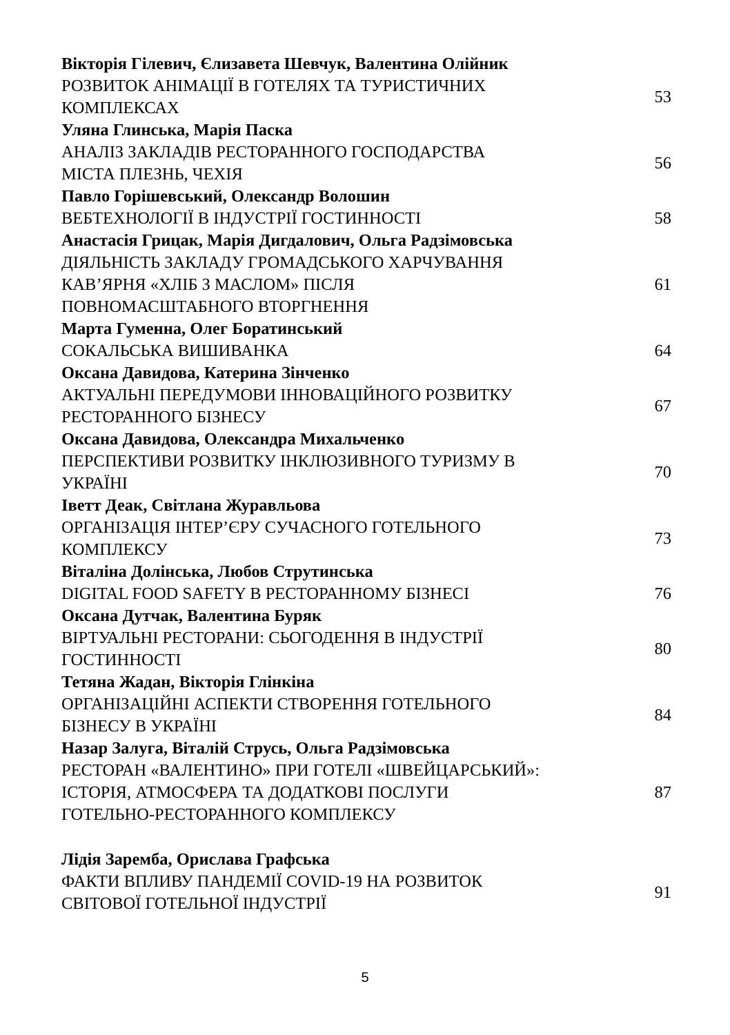Вікторія Гілевич, Єлизавета Шевчук, Валентина Олійник
РОЗВИТОК АНІМАЦІЇ В ГОТЕЛЯХ ТА ТУРИСТИЧНИХ
КОМПЛЕКСАХ
53
Уляна Глинська, Марія Паска
АНАЛІЗ ЗАКЛАДІВ РЕСТОРАННОГО ГОСПОДАРСТВА
МІСТА ПЛЕЗНЬ, ЧЕХІЯ
56
Павло Горішевський, Олександр Волошин
ВЕБТЕХНОЛОГІЇ В ІНДУСТРІЇ ГОСТИННОСТІ 58
Анастасія Грицак, Марія Дигдалович, Ольга Радзімовська
ДІЯЛЬНІСТЬ ЗАКЛАДУ ГРОМАДСЬКОГО ХАРЧУВАННЯ
КАВ’ЯРНЯ «ХЛІБ З МАСЛОМ» ПІСЛЯ
ПОВНОМАСШТАБНОГО ВТОРГНЕННЯ
61
Марта Гуменна, Олег Боратинський
СОКАЛЬСЬКА ВИШИВАНКА 64
Оксана Давидова, Катерина Зінченко
АКТУАЛЬНІ ПЕРЕДУМОВИ ІННОВАЦІЙНОГО РОЗВИТКУ
РЕСТОРАННОГО БІЗНЕСУ
67
Оксана Давидова, Олександра Михальченко
ПЕРСПЕКТИВИ РОЗВИТКУ ІНКЛЮЗИВНОГО ТУРИЗМУ В
УКРАЇНІ
70
Іветт Деак, Світлана Журавльова
ОРГАНІЗАЦІЯ ІНТЕР’ЄРУ СУЧАСНОГО ГОТЕЛЬНОГО
КОМПЛЕКСУ
73
Віталіна Долінська, Любов Струтинська
DIGITAL FOOD SAFETY В РЕСТОРАННОМУ БІЗНЕСІ 76
Оксана Дутчак, Валентина Буряк
ВІРТУАЛЬНІ РЕСТОРАНИ: СЬОГОДЕННЯ В ІНДУСТРІЇ
ГОСТИННОСТІ
80
Тетяна Жадан, Вікторія Глінкіна
ОРГАНІЗАЦІЙНІ АСПЕКТИ СТВОРЕННЯ ГОТЕЛЬНОГО
БІЗНЕСУ В УКРАЇНІ
84
Назар Залуга, Віталій Струсь, Ольга Радзімовська
РЕСТОРАН «ВАЛЕНТИНО» ПРИ ГОТЕЛІ «ШВЕЙЦАРСЬКИЙ»:
ІСТОРІЯ, АТМОСФЕРА ТА ДОДАТКОВІ ПОСЛУГИ
ГОТЕЛЬНО-РЕСТОРАННОГО КОМПЛЕКСУ
87
Лідія Заремба, Орислава Графська
ФАКТИ ВПЛИВУ ПАНДЕМІЇ COVID-19 НА РОЗВИТОК
СВІТОВОЇ ГОТЕЛЬНОЇ ІНДУСТРІЇ
91
5